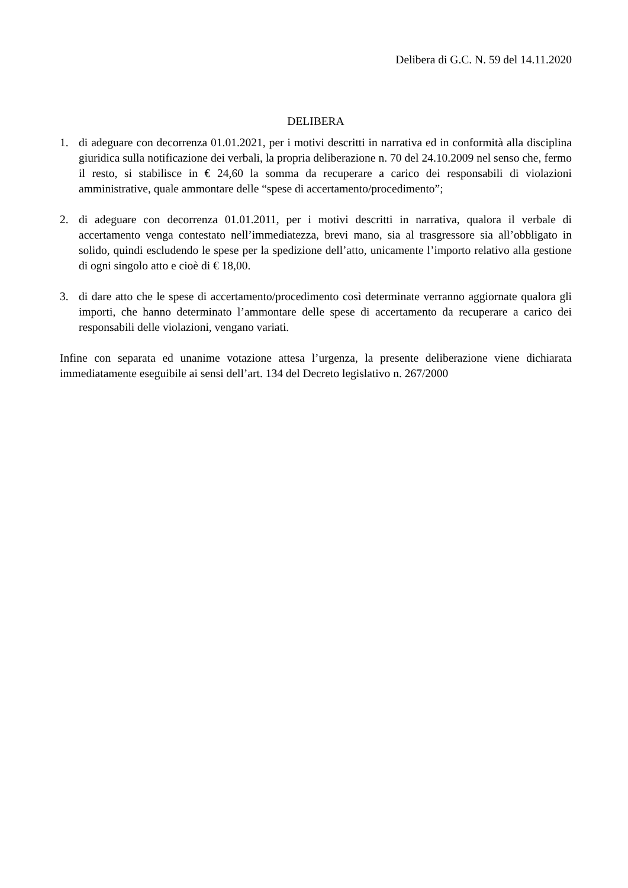Delibera di G.C. N. 59 del 14.11.2020
DELIBERA
1. di adeguare con decorrenza 01.01.2021, per i motivi descritti in narrativa ed in conformità alla disciplina giuridica sulla notificazione dei verbali, la propria deliberazione n. 70 del 24.10.2009 nel senso che, fermo il resto, si stabilisce in € 24,60 la somma da recuperare a carico dei responsabili di violazioni amministrative, quale ammontare delle “spese di accertamento/procedimento”;
2. di adeguare con decorrenza 01.01.2011, per i motivi descritti in narrativa, qualora il verbale di accertamento venga contestato nell’immediatezza, brevi mano, sia al trasgressore sia all’obbligato in solido, quindi escludendo le spese per la spedizione dell’atto, unicamente l’importo relativo alla gestione di ogni singolo atto e cioè di € 18,00.
3. di dare atto che le spese di accertamento/procedimento così determinate verranno aggiornate qualora gli importi, che hanno determinato l’ammontare delle spese di accertamento da recuperare a carico dei responsabili delle violazioni, vengano variati.
Infine con separata ed unanime votazione attesa l’urgenza, la presente deliberazione viene dichiarata immediatamente eseguibile ai sensi dell’art. 134 del Decreto legislativo n. 267/2000